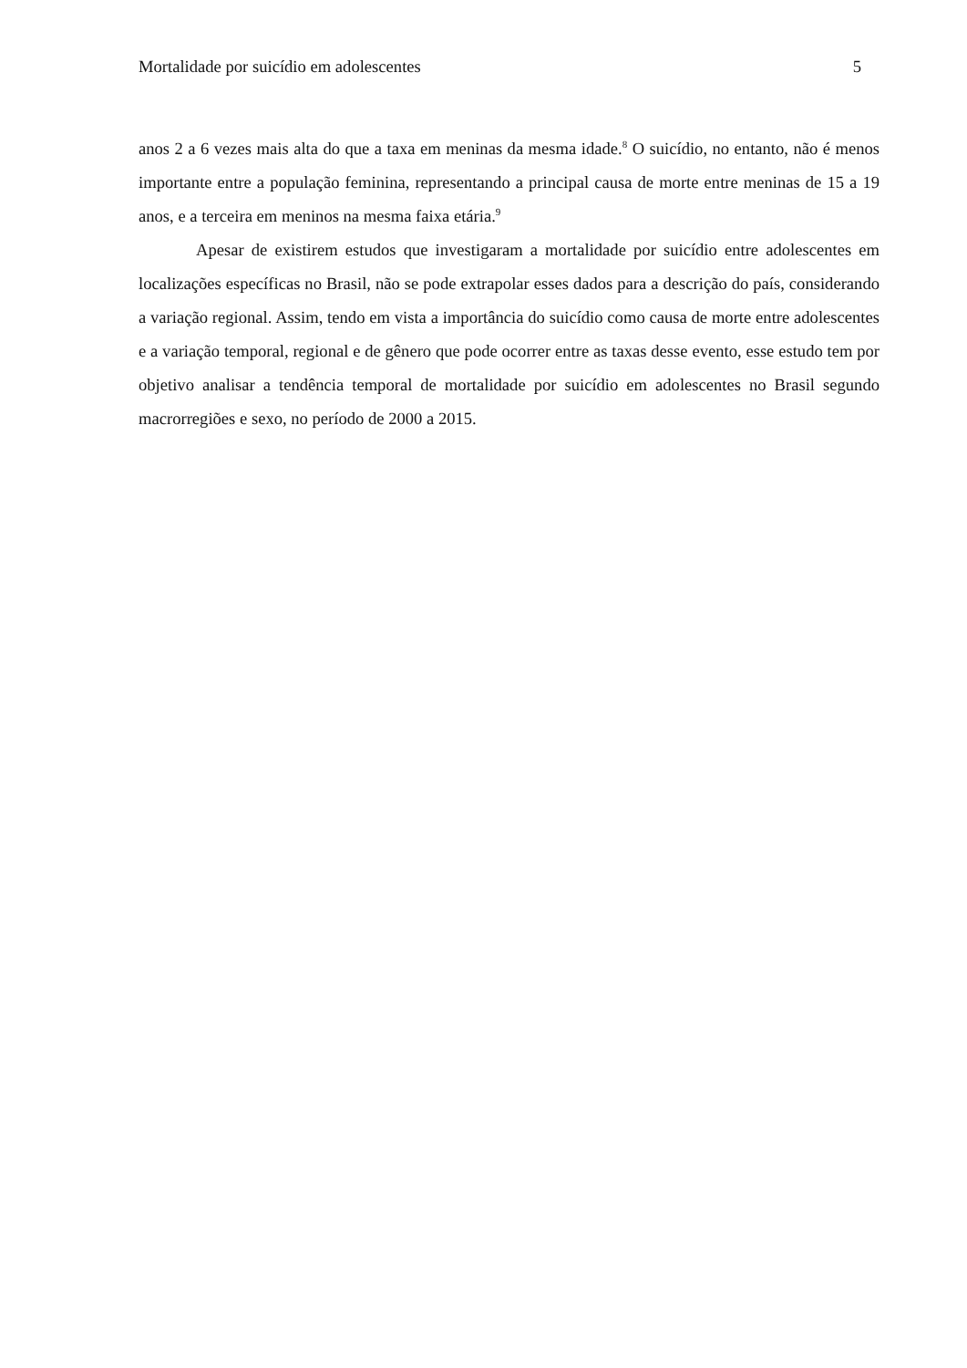Mortalidade por suicídio em adolescentes 5
anos 2 a 6 vezes mais alta do que a taxa em meninas da mesma idade.<sup>8</sup> O suicídio, no entanto, não é menos importante entre a população feminina, representando a principal causa de morte entre meninas de 15 a 19 anos, e a terceira em meninos na mesma faixa etária.<sup>9</sup>
Apesar de existirem estudos que investigaram a mortalidade por suicídio entre adolescentes em localizações específicas no Brasil, não se pode extrapolar esses dados para a descrição do país, considerando a variação regional. Assim, tendo em vista a importância do suicídio como causa de morte entre adolescentes e a variação temporal, regional e de gênero que pode ocorrer entre as taxas desse evento, esse estudo tem por objetivo analisar a tendência temporal de mortalidade por suicídio em adolescentes no Brasil segundo macrorregiões e sexo, no período de 2000 a 2015.